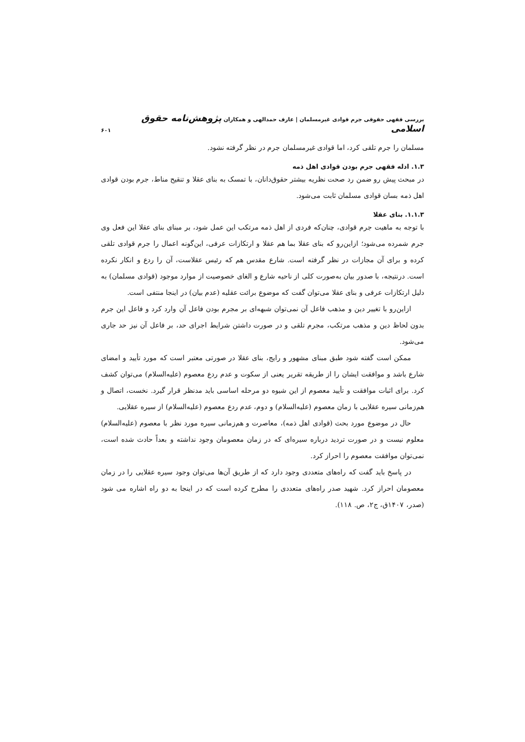بررسی فقهی حقوقی جرم قوادی غیرمسلمان | عارف حمدالهی و همکاران پژوهش‌نامه حقوق اسلامی ۶۰۱
مسلمان را جرم تلقی کرد، اما قوادی غیرمسلمان جرم در نظر گرفته نشود.
۱.۳. ادله فقهی جرم بودن قوادی اهل ذمه
در مبحث پیش رو ضمن رد صحت نظریه بیشتر حقوق‌دانان، با تمسک به بنای عقلا و تنقیح مناط، جرم بودن قوادی اهل ذمه بسان قوادی مسلمان ثابت می‌شود.
۱.۱.۳. بنای عقلا
با توجه به ماهیت جرم قوادی، چنان‌که فردی از اهل ذمه مرتکب این عمل شود، بر مبنای بنای عقلا این فعل وی جرم شمرده می‌شود؛ ازاین‌رو که بنای عقلا بما هم عقلا و ارتکازات عرفی، این‌گونه اعمال را جرم قوادی تلقی کرده و برای آن مجازات در نظر گرفته است. شارع مقدس هم که رئیس عقلاست، آن را ردع و انکار نکرده است. درنتیجه، با صدور بیان به‌صورت کلی از ناحیه شارع و الغای خصوصیت از موارد موجود (قوادی مسلمان) به دلیل ارتکازات عرفی و بنای عقلا می‌توان گفت که موضوع برائت عقلیه (عدم بیان) در اینجا منتفی است.
ازاین‌رو با تغییر دین و مذهب فاعل آن نمی‌توان شبهه‌ای بر مجرم بودن فاعل آن وارد کرد و فاعل این جرم بدون لحاظ دین و مذهب مرتکب، مجرم تلقی و در صورت داشتن شرایط اجرای حد، بر فاعل آن نیز حد جاری می‌شود.
ممکن است گفته شود طبق مبنای مشهور و رایج، بنای عقلا در صورتی معتبر است که مورد تأیید و امضای شارع باشد و موافقت ایشان را از طریقه تقریر یعنی از سکوت و عدم ردع معصوم (علیه‌السلام) می‌توان کشف کرد. برای اثبات موافقت و تأیید معصوم از این شیوه دو مرحله اساسی باید مدنظر قرار گیرد. نخست، اتصال و هم‌زمانی سیره عقلایی با زمان معصوم (علیه‌السلام) و دوم، عدم ردع معصوم (علیه‌السلام) از سیره عقلایی.
حال در موضوع مورد بحث (قوادی اهل ذمه)، معاصرت و هم‌زمانی سیره مورد نظر با معصوم (علیه‌السلام) معلوم نیست و در صورت تردید درباره سیره‌ای که در زمان معصومان وجود نداشته و بعداً حادث شده است، نمی‌توان موافقت معصوم را احراز کرد.
در پاسخ باید گفت که راه‌های متعددی وجود دارد که از طریق آن‌ها می‌توان وجود سیره عقلایی را در زمان معصومان احراز کرد. شهید صدر راه‌های متعددی را مطرح کرده است که در اینجا به دو راه اشاره می شود (صدر، ۱۴۰۷ق، ج۲، ص. ۱۱۸).